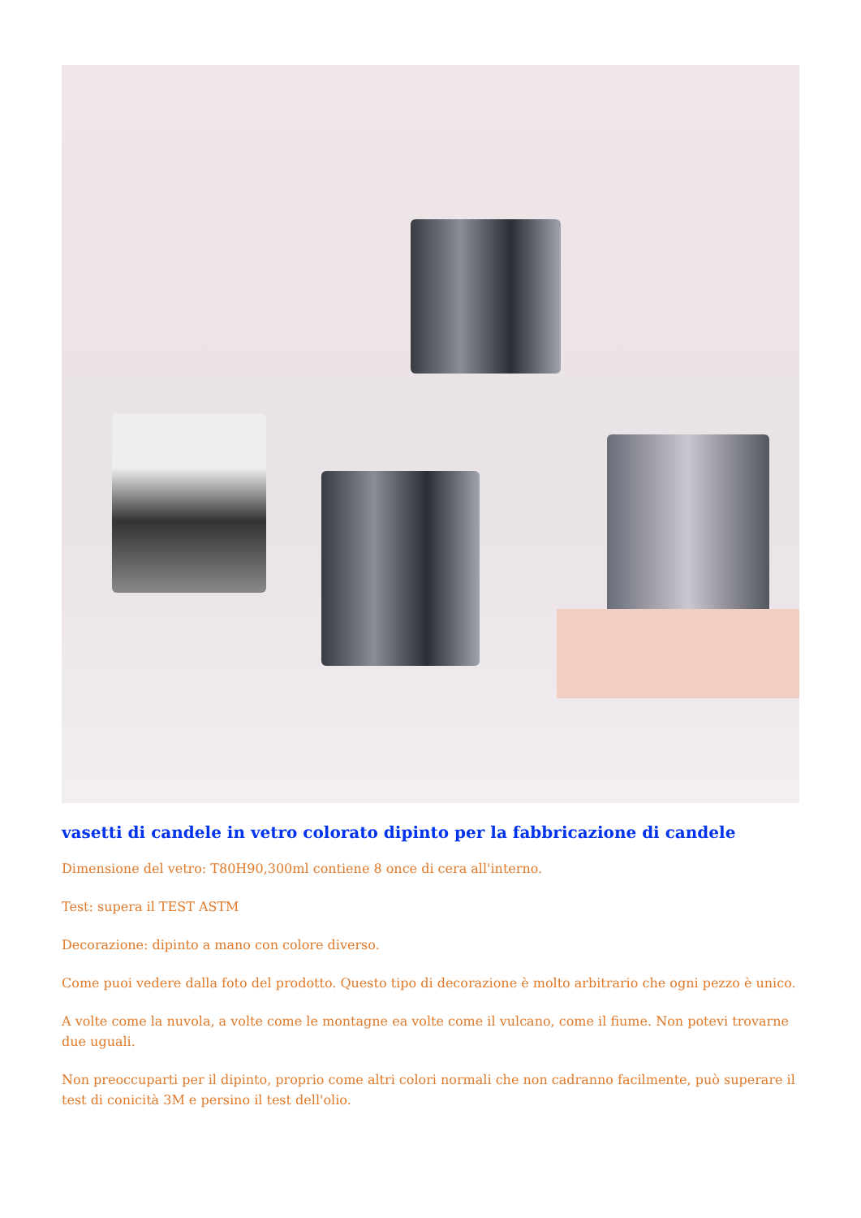vasetti di candele in vetro colorato dipinto per la fabbricazione di candele
Dimensione del vetro: T80H90,300ml contiene 8 once di cera all'interno.
Test: supera il TEST ASTM
Decorazione: dipinto a mano con colore diverso.
Come puoi vedere dalla foto del prodotto. Questo tipo di decorazione è molto arbitrario che ogni pezzo è unico.
A volte come la nuvola, a volte come le montagne ea volte come il vulcano, come il fiume. Non potevi trovarne due uguali.
Non preoccuparti per il dipinto, proprio come altri colori normali che non cadranno facilmente, può superare il test di conicità 3M e persino il test dell'olio.